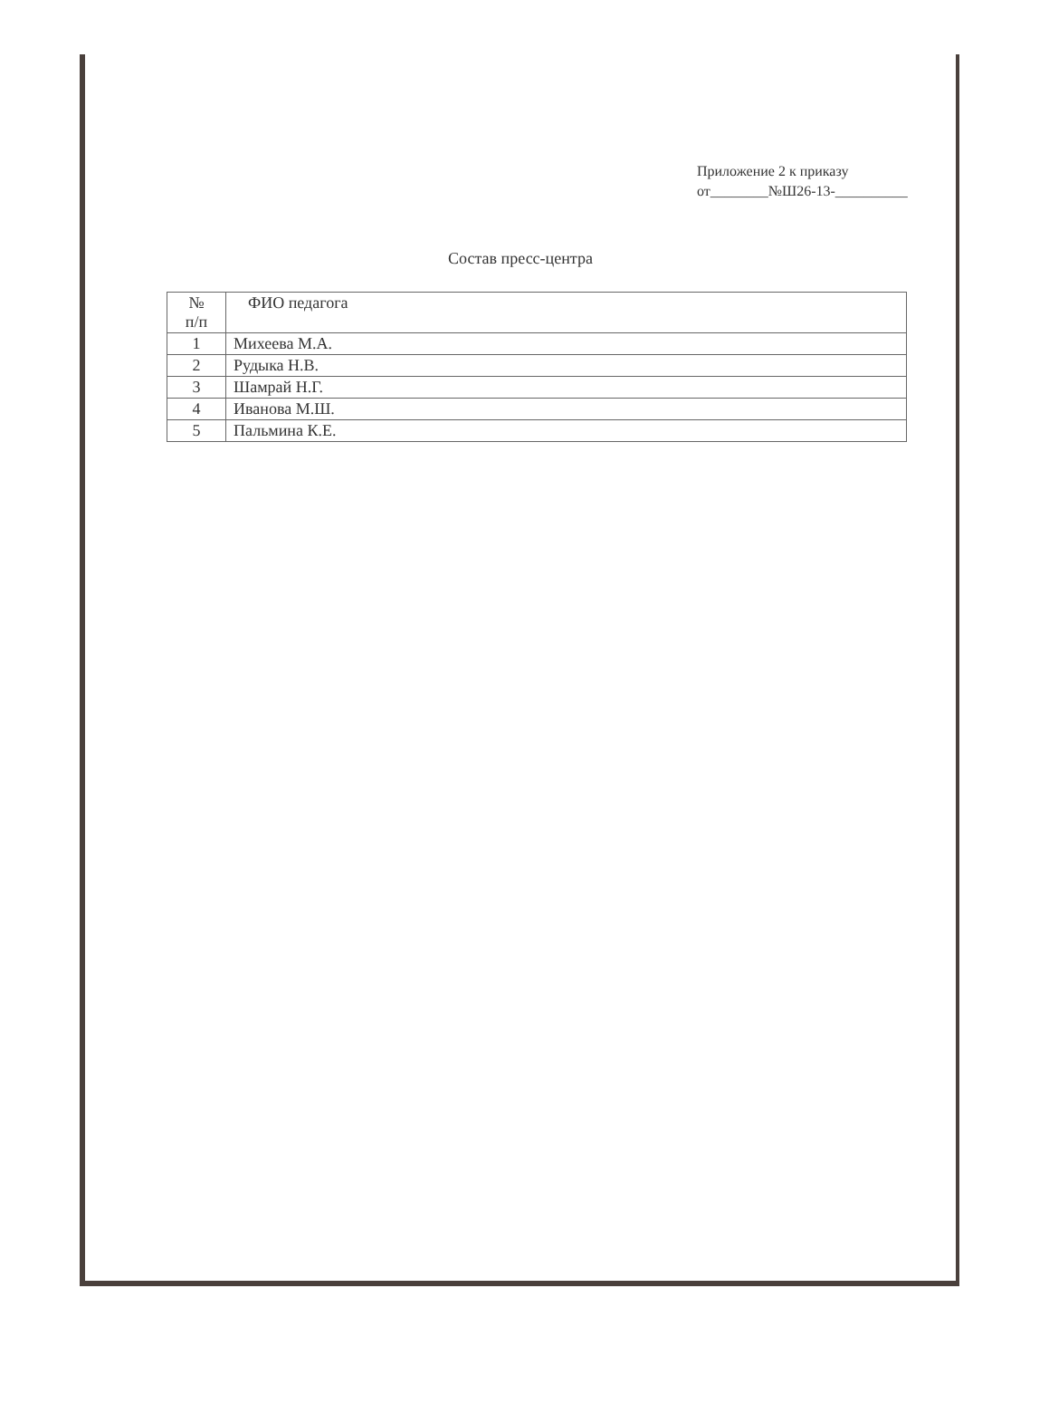Приложение 2 к приказу
от________№Ш26-13-__________
Состав пресс-центра
| № п/п | ФИО педагога |
| --- | --- |
| 1 | Михеева М.А. |
| 2 | Рудыка Н.В. |
| 3 | Шамрай Н.Г. |
| 4 | Иванова М.Ш. |
| 5 | Пальмина К.Е. |